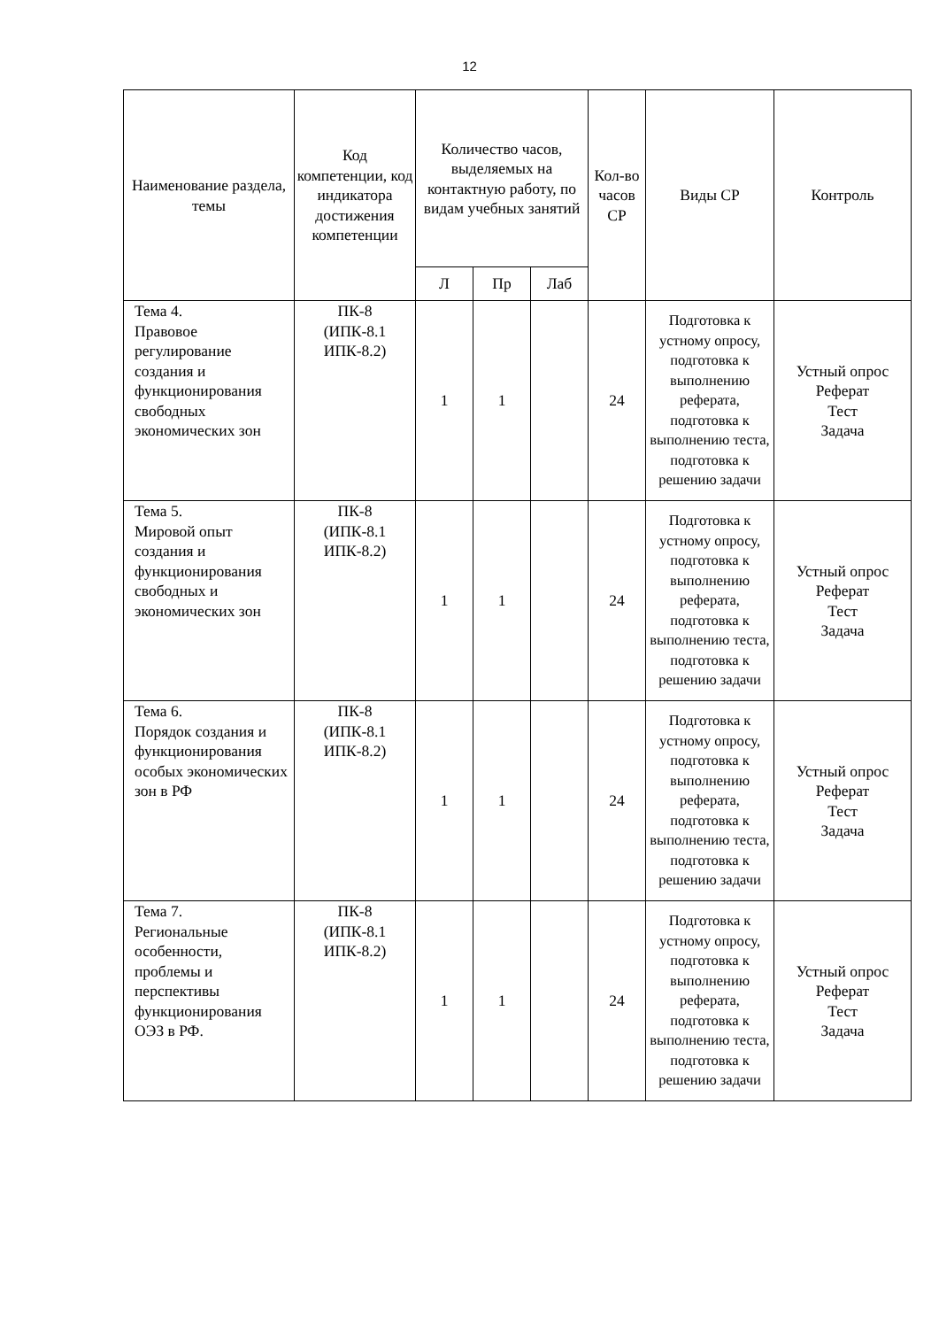12
| Наименование раздела, темы | Код компетенции, код индикатора достижения компетенции | Количество часов, выделяемых на контактную работу, по видам учебных занятий | | | Кол-во часов СР | Виды СР | Контроль |
| --- | --- | --- | --- | --- | --- | --- | --- |
| | | Л | Пр | Лаб | | | |
| Тема 4. Правовое регулирование создания и функционирования свободных экономических зон | ПК-8 (ИПК-8.1 ИПК-8.2) | 1 | 1 | | 24 | Подготовка к устному опросу, подготовка к выполнению реферата, подготовка к выполнению теста, подготовка к решению задачи | Устный опрос Реферат Тест Задача |
| Тема 5. Мировой опыт создания и функционирования свободных и экономических зон | ПК-8 (ИПК-8.1 ИПК-8.2) | 1 | 1 | | 24 | Подготовка к устному опросу, подготовка к выполнению реферата, подготовка к выполнению теста, подготовка к решению задачи | Устный опрос Реферат Тест Задача |
| Тема 6. Порядок создания и функционирования особых экономических зон в РФ | ПК-8 (ИПК-8.1 ИПК-8.2) | 1 | 1 | | 24 | Подготовка к устному опросу, подготовка к выполнению реферата, подготовка к выполнению теста, подготовка к решению задачи | Устный опрос Реферат Тест Задача |
| Тема 7. Региональные особенности, проблемы и перспективы функционирования ОЭЗ в РФ. | ПК-8 (ИПК-8.1 ИПК-8.2) | 1 | 1 | | 24 | Подготовка к устному опросу, подготовка к выполнению реферата, подготовка к выполнению теста, подготовка к решению задачи | Устный опрос Реферат Тест Задача |